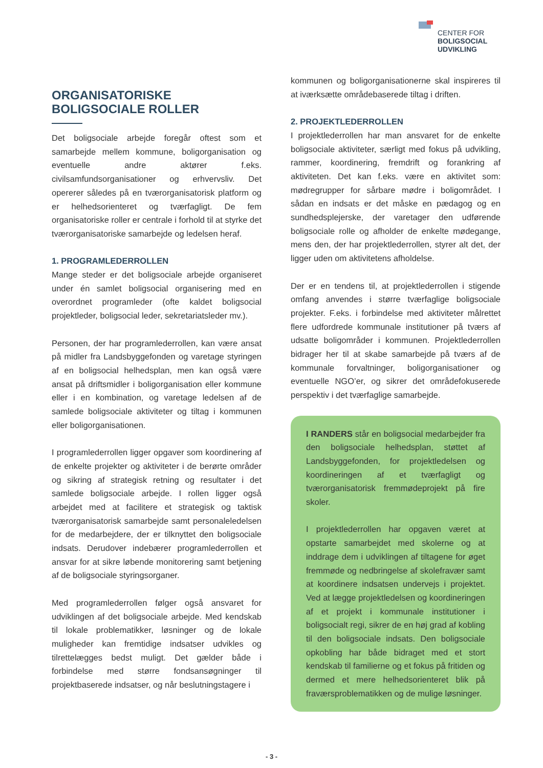CENTER FOR
BOLIGSOCIAL
UDVIKLING
ORGANISATORISKE
BOLIGSOCIALE ROLLER
Det boligsociale arbejde foregår oftest som et samarbejde mellem kommune, boligorganisation og eventuelle andre aktører f.eks. civilsamfundsorganisationer og erhvervsliv. Det opererer således på en tværorganisatorisk platform og er helhedsorienteret og tværfagligt. De fem organisatoriske roller er centrale i forhold til at styrke det tværorganisatoriske samarbejde og ledelsen heraf.
1. PROGRAMLEDERROLLEN
Mange steder er det boligsociale arbejde organiseret under én samlet boligsocial organisering med en overordnet programleder (ofte kaldet boligsocial projektleder, boligsocial leder, sekretariatsleder mv.).
Personen, der har programlederrollen, kan være ansat på midler fra Landsbyggefonden og varetage styringen af en boligsocial helhedsplan, men kan også være ansat på driftsmidler i boligorganisation eller kommune eller i en kombination, og varetage ledelsen af de samlede boligsociale aktiviteter og tiltag i kommunen eller boligorganisationen.
I programlederrollen ligger opgaver som koordinering af de enkelte projekter og aktiviteter i de berørte områder og sikring af strategisk retning og resultater i det samlede boligsociale arbejde. I rollen ligger også arbejdet med at facilitere et strategisk og taktisk tværorganisatorisk samarbejde samt personaleledelsen for de medarbejdere, der er tilknyttet den boligsociale indsats. Derudover indebærer programlederrollen et ansvar for at sikre løbende monitorering samt betjening af de boligsociale styringsorganer.
Med programlederrollen følger også ansvaret for udviklingen af det boligsociale arbejde. Med kendskab til lokale problematikker, løsninger og de lokale muligheder kan fremtidige indsatser udvikles og tilrettelægges bedst muligt. Det gælder både i forbindelse med større fondsansøgninger til projektbaserede indsatser, og når beslutningstagere i
kommunen og boligorganisationerne skal inspireres til at iværksætte områdebaserede tiltag i driften.
2. PROJEKTLEDERROLLEN
I projektlederrollen har man ansvaret for de enkelte boligsociale aktiviteter, særligt med fokus på udvikling, rammer, koordinering, fremdrift og forankring af aktiviteten. Det kan f.eks. være en aktivitet som: mødregrupper for sårbare mødre i boligområdet. I sådan en indsats er det måske en pædagog og en sundhedsplejerske, der varetager den udførende boligsociale rolle og afholder de enkelte mødegange, mens den, der har projektlederrollen, styrer alt det, der ligger uden om aktivitetens afholdelse.
Der er en tendens til, at projektlederrollen i stigende omfang anvendes i større tværfaglige boligsociale projekter. F.eks. i forbindelse med aktiviteter målrettet flere udfordrede kommunale institutioner på tværs af udsatte boligområder i kommunen. Projektlederrollen bidrager her til at skabe samarbejde på tværs af de kommunale forvaltninger, boligorganisationer og eventuelle NGO’er, og sikrer det områdefokuserede perspektiv i det tværfaglige samarbejde.
I RANDERS står en boligsocial medarbejder fra den boligsociale helhedsplan, støttet af Landsbyggefonden, for projektledelsen og koordineringen af et tværfagligt og tværorganisatorisk fremmødeprojekt på fire skoler.
I projektlederrollen har opgaven været at opstarte samarbejdet med skolerne og at inddrage dem i udviklingen af tiltagene for øget fremmøde og nedbringelse af skolefravær samt at koordinere indsatsen undervejs i projektet. Ved at lægge projektledelsen og koordineringen af et projekt i kommunale institutioner i boligsocialt regi, sikrer de en høj grad af kobling til den boligsociale indsats. Den boligsociale opkobling har både bidraget med et stort kendskab til familierne og et fokus på fritiden og dermed et mere helhedsorienteret blik på fraværsproblematikken og de mulige løsninger.
- 3 -